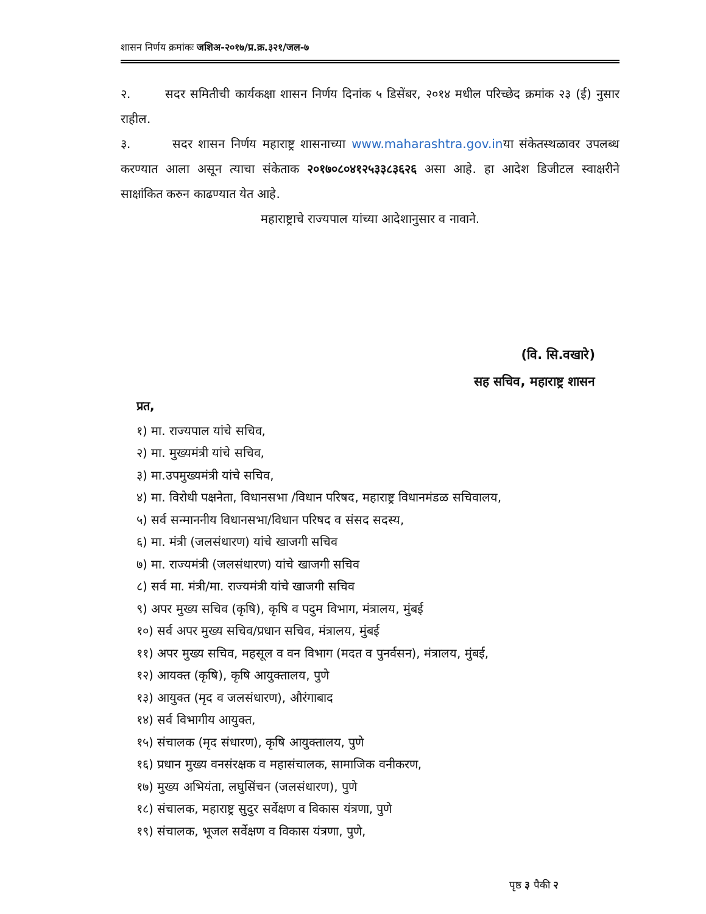शासन निर्णय क्रमांकः जशिअ-२०१७/प्र.क्र.३२१/जल-७
२. सदर समितीची कार्यकक्षा शासन निर्णय दिनांक ५ डिसेंबर, २०१४ मधील परिच्छेद क्रमांक २३ (ई) नुसार राहील.
३. सदर शासन निर्णय महाराष्ट्र शासनाच्या www.maharashtra.gov.inया संकेतस्थळावर उपलब्ध करण्यात आला असून त्याचा संकेताक २०१७०८०४१२५३३८३६२६ असा आहे. हा आदेश डिजीटल स्वाक्षरीने साक्षांकित करुन काढण्यात येत आहे.
महाराष्ट्राचे राज्यपाल यांच्या आदेशानुसार व नावाने.
(वि. सि.वखारे)
सह सचिव, महाराष्ट्र शासन
प्रत,
१) मा. राज्यपाल यांचे सचिव,
२) मा. मुख्यमंत्री यांचे सचिव,
३) मा.उपमुख्यमंत्री यांचे सचिव,
४) मा. विरोधी पक्षनेता, विधानसभा /विधान परिषद, महाराष्ट्र विधानमंडळ सचिवालय,
५) सर्व सन्माननीय विधानसभा/विधान परिषद व संसद सदस्य,
६) मा. मंत्री (जलसंधारण) यांचे खाजगी सचिव
७) मा. राज्यमंत्री (जलसंधारण) यांचे खाजगी सचिव
८) सर्व मा. मंत्री/मा. राज्यमंत्री यांचे खाजगी सचिव
९) अपर मुख्य सचिव (कृषि), कृषि व पदुम विभाग, मंत्रालय, मुंबई
१०) सर्व अपर मुख्य सचिव/प्रधान सचिव, मंत्रालय, मुंबई
११) अपर मुख्य सचिव, महसूल व वन विभाग (मदत व पुनर्वसन), मंत्रालय, मुंबई,
१२) आयक्त (कृषि), कृषि आयुक्तालय, पुणे
१३) आयुक्त (मृद व जलसंधारण), औरंगाबाद
१४) सर्व विभागीय आयुक्त,
१५) संचालक (मृद संधारण), कृषि आयुक्तालय, पुणे
१६) प्रधान मुख्य वनसंरक्षक व महासंचालक, सामाजिक वनीकरण,
१७) मुख्य अभियंता, लघुसिंचन (जलसंधारण), पुणे
१८) संचालक, महाराष्ट्र सुदुर सर्वेक्षण व विकास यंत्रणा, पुणे
१९) संचालक, भूजल सर्वेक्षण व विकास यंत्रणा, पुणे,
पृष्ठ ३ पैकी २